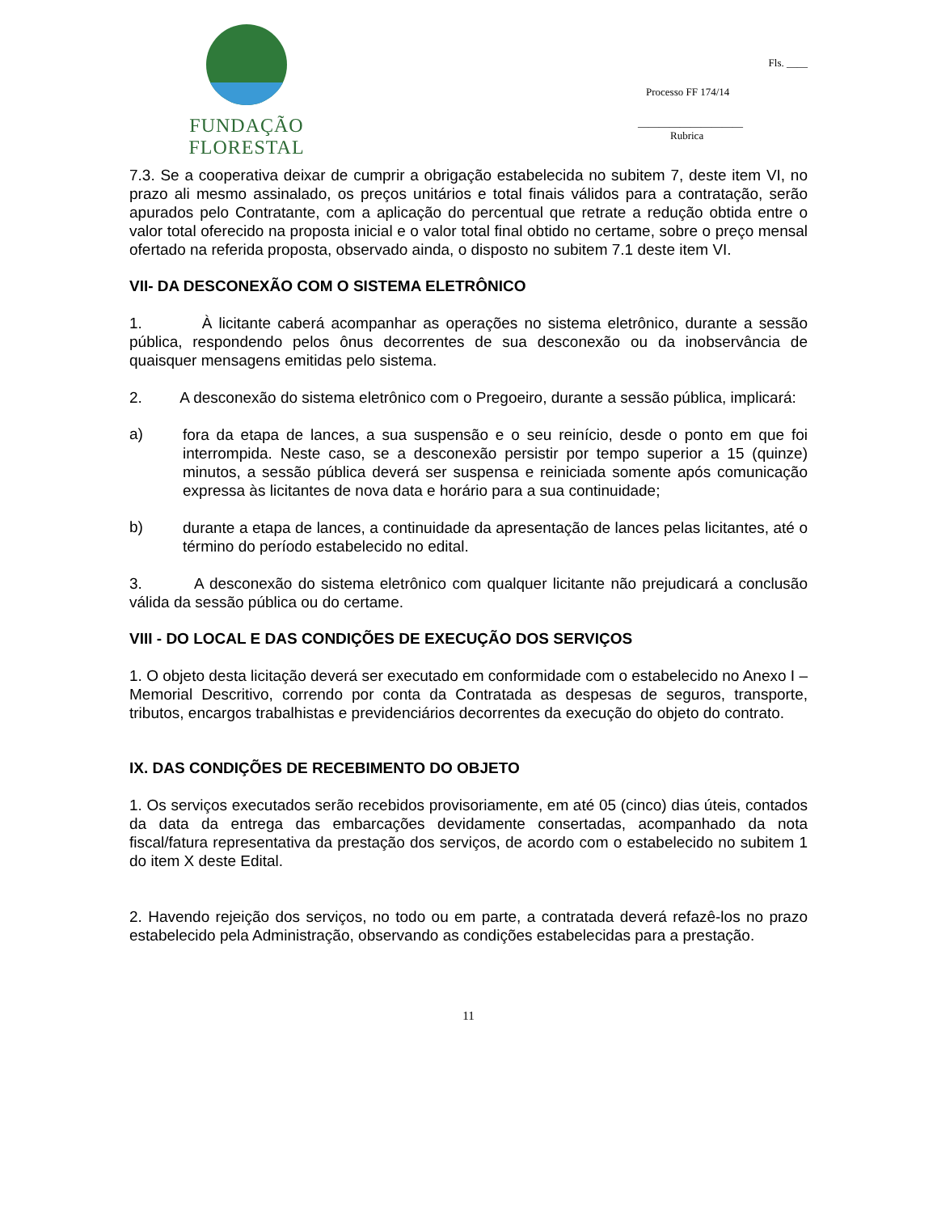FUNDAÇÃO FLORESTAL
Fls. ____
Processo FF 174/14
____________________
Rubrica
7.3. Se a cooperativa deixar de cumprir a obrigação estabelecida no subitem 7, deste item VI, no prazo ali mesmo assinalado, os preços unitários e total finais válidos para a contratação, serão apurados pelo Contratante, com a aplicação do percentual que retrate a redução obtida entre o valor total oferecido na proposta inicial e o valor total final obtido no certame, sobre o preço mensal ofertado na referida proposta, observado ainda, o disposto no subitem 7.1 deste item VI.
VII- DA DESCONEXÃO COM O SISTEMA ELETRÔNICO
1. À licitante caberá acompanhar as operações no sistema eletrônico, durante a sessão pública, respondendo pelos ônus decorrentes de sua desconexão ou da inobservância de quaisquer mensagens emitidas pelo sistema.
2. A desconexão do sistema eletrônico com o Pregoeiro, durante a sessão pública, implicará:
a)
fora da etapa de lances, a sua suspensão e o seu reinício, desde o ponto em que foi interrompida. Neste caso, se a desconexão persistir por tempo superior a 15 (quinze) minutos, a sessão pública deverá ser suspensa e reiniciada somente após comunicação expressa às licitantes de nova data e horário para a sua continuidade;
b)
durante a etapa de lances, a continuidade da apresentação de lances pelas licitantes, até o término do período estabelecido no edital.
3. A desconexão do sistema eletrônico com qualquer licitante não prejudicará a conclusão válida da sessão pública ou do certame.
VIII - DO LOCAL E DAS CONDIÇÕES DE EXECUÇÃO DOS SERVIÇOS
1. O objeto desta licitação deverá ser executado em conformidade com o estabelecido no Anexo I – Memorial Descritivo, correndo por conta da Contratada as despesas de seguros, transporte, tributos, encargos trabalhistas e previdenciários decorrentes da execução do objeto do contrato.
IX. DAS CONDIÇÕES DE RECEBIMENTO DO OBJETO
1. Os serviços executados serão recebidos provisoriamente, em até 05 (cinco) dias úteis, contados da data da entrega das embarcações devidamente consertadas, acompanhado da nota fiscal/fatura representativa da prestação dos serviços, de acordo com o estabelecido no subitem 1 do item X deste Edital.
2. Havendo rejeição dos serviços, no todo ou em parte, a contratada deverá refazê-los no prazo estabelecido pela Administração, observando as condições estabelecidas para a prestação.
11